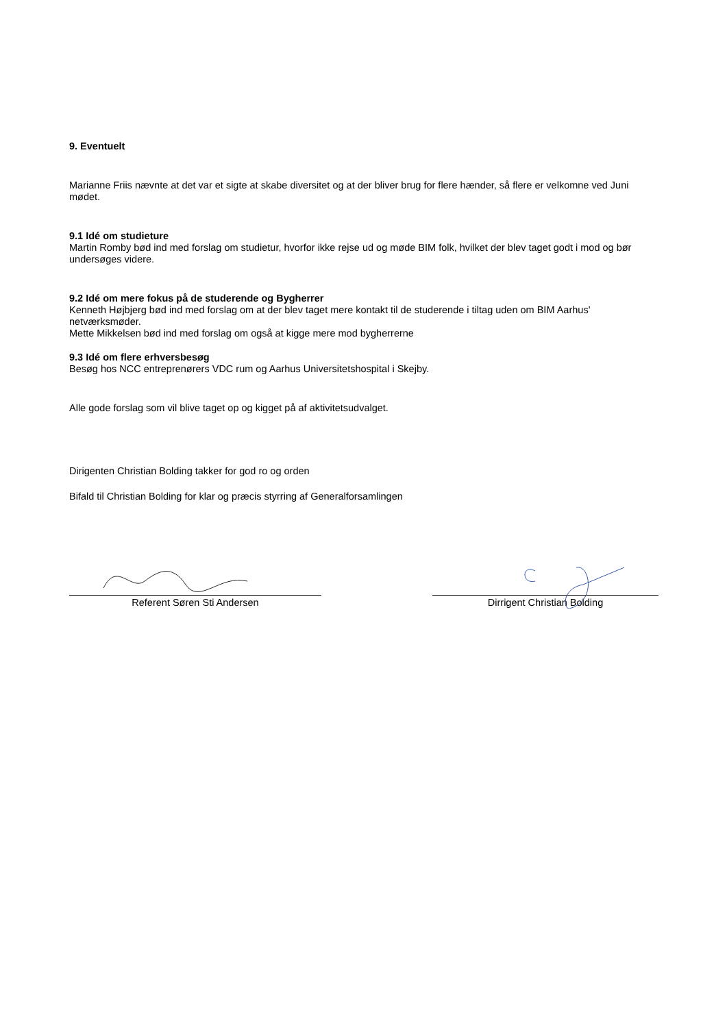9. Eventuelt
Marianne Friis nævnte at det var et sigte at skabe diversitet og at der bliver brug for flere hænder, så flere er velkomne ved Juni mødet.
9.1 Idé om studieture
Martin Romby bød ind med forslag om studietur, hvorfor ikke rejse ud og møde BIM folk, hvilket der blev taget godt i mod og bør undersøges videre.
9.2 Idé om mere fokus på de studerende og Bygherrer
Kenneth Højbjerg bød ind med forslag om at der blev taget mere kontakt til de studerende i tiltag uden om BIM Aarhus' netværksmøder.
Mette Mikkelsen bød ind med forslag om også at kigge mere mod bygherrerne
9.3 Idé om flere erhversbesøg
Besøg hos NCC entreprenørers VDC rum og Aarhus Universitetshospital i Skejby.
Alle gode forslag som vil blive taget op og kigget på af aktivitetsudvalget.
Dirigenten Christian Bolding takker for god ro og orden
Bifald til Christian Bolding for klar og præcis styrring af Generalforsamlingen
Referent Søren Sti Andersen Dirrigent Christian Bolding